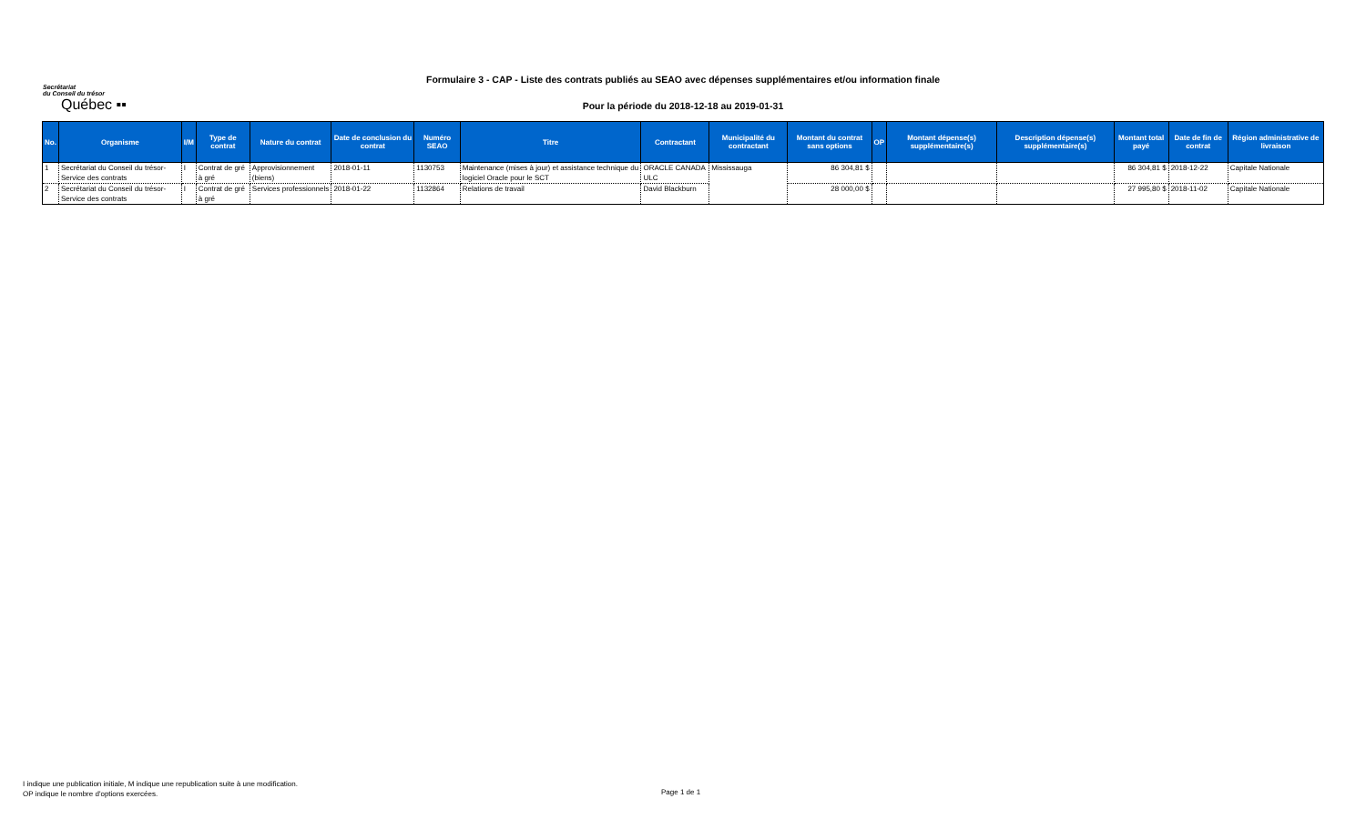Secrétariat
du Conseil du trésor
Québec ▪▪
Formulaire 3 - CAP - Liste des contrats publiés au SEAO avec dépenses supplémentaires et/ou information finale
Pour la période du 2018-12-18 au 2019-01-31
| No. | Organisme | I/M | Type de contrat | Nature du contrat | Date de conclusion du contrat | Numéro SEAO | Titre | Contractant | Municipalité du contractant | Montant du contrat sans options | OP | Montant dépense(s) supplémentaire(s) | Description dépense(s) supplémentaire(s) | Montant total payé | Date de fin de contrat | Région administrative de livraison |
| --- | --- | --- | --- | --- | --- | --- | --- | --- | --- | --- | --- | --- | --- | --- | --- | --- |
| 1 | Secrétariat du Conseil du trésor-Service des contrats | I | Contrat de gré à gré | Approvisionnement (biens) | 2018-01-11 | 1130753 | Maintenance (mises à jour) et assistance technique du logiciel Oracle pour le SCT | ORACLE CANADA ULC | Mississauga | 86 304,81 $ | | | | 86 304,81 $ | 2018-12-22 | Capitale Nationale |
| 2 | Secrétariat du Conseil du trésor-Service des contrats | I | Contrat de gré à gré | Services professionnels | 2018-01-22 | 1132864 | Relations de travail | David Blackburn | | 28 000,00 $ | | | | 27 995,80 $ | 2018-11-02 | Capitale Nationale |
I indique une publication initiale, M indique une republication suite à une modification.
OP indique le nombre d'options exercées.
Page 1 de 1